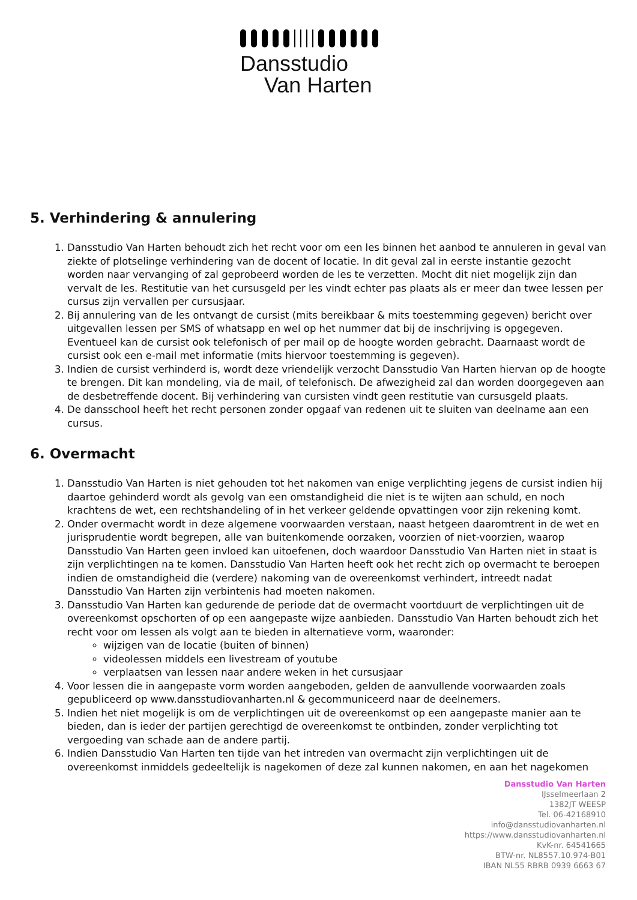Dansstudio
Van Harten
5. Verhindering & annulering
1. Dansstudio Van Harten behoudt zich het recht voor om een les binnen het aanbod te annuleren in geval van ziekte of plotselinge verhindering van de docent of locatie. In dit geval zal in eerste instantie gezocht worden naar vervanging of zal geprobeerd worden de les te verzetten. Mocht dit niet mogelijk zijn dan vervalt de les. Restitutie van het cursusgeld per les vindt echter pas plaats als er meer dan twee lessen per cursus zijn vervallen per cursusjaar.
2. Bij annulering van de les ontvangt de cursist (mits bereikbaar & mits toestemming gegeven) bericht over uitgevallen lessen per SMS of whatsapp en wel op het nummer dat bij de inschrijving is opgegeven. Eventueel kan de cursist ook telefonisch of per mail op de hoogte worden gebracht. Daarnaast wordt de cursist ook een e-mail met informatie (mits hiervoor toestemming is gegeven).
3. Indien de cursist verhinderd is, wordt deze vriendelijk verzocht Dansstudio Van Harten hiervan op de hoogte te brengen. Dit kan mondeling, via de mail, of telefonisch. De afwezigheid zal dan worden doorgegeven aan de desbetreffende docent. Bij verhindering van cursisten vindt geen restitutie van cursusgeld plaats.
4. De dansschool heeft het recht personen zonder opgaaf van redenen uit te sluiten van deelname aan een cursus.
6. Overmacht
1. Dansstudio Van Harten is niet gehouden tot het nakomen van enige verplichting jegens de cursist indien hij daartoe gehinderd wordt als gevolg van een omstandigheid die niet is te wijten aan schuld, en noch krachtens de wet, een rechtshandeling of in het verkeer geldende opvattingen voor zijn rekening komt.
2. Onder overmacht wordt in deze algemene voorwaarden verstaan, naast hetgeen daaromtrent in de wet en jurisprudentie wordt begrepen, alle van buitenkomende oorzaken, voorzien of niet-voorzien, waarop Dansstudio Van Harten geen invloed kan uitoefenen, doch waardoor Dansstudio Van Harten niet in staat is zijn verplichtingen na te komen. Dansstudio Van Harten heeft ook het recht zich op overmacht te beroepen indien de omstandigheid die (verdere) nakoming van de overeenkomst verhindert, intreedt nadat Dansstudio Van Harten zijn verbintenis had moeten nakomen.
3. Dansstudio Van Harten kan gedurende de periode dat de overmacht voortduurt de verplichtingen uit de overeenkomst opschorten of op een aangepaste wijze aanbieden. Dansstudio Van Harten behoudt zich het recht voor om lessen als volgt aan te bieden in alternatieve vorm, waaronder:
wijzigen van de locatie (buiten of binnen)
videolessen middels een livestream of youtube
verplaatsen van lessen naar andere weken in het cursusjaar
4. Voor lessen die in aangepaste vorm worden aangeboden, gelden de aanvullende voorwaarden zoals gepubliceerd op www.dansstudiovanharten.nl & gecommuniceerd naar de deelnemers.
5. Indien het niet mogelijk is om de verplichtingen uit de overeenkomst op een aangepaste manier aan te bieden, dan is ieder der partijen gerechtigd de overeenkomst te ontbinden, zonder verplichting tot vergoeding van schade aan de andere partij.
6. Indien Dansstudio Van Harten ten tijde van het intreden van overmacht zijn verplichtingen uit de overeenkomst inmiddels gedeeltelijk is nagekomen of deze zal kunnen nakomen, en aan het nagekomen
Dansstudio Van Harten
IJsselmeerlaan 2
1382JT WEESP
Tel. 06-42168910
info@dansstudiovanharten.nl
https://www.dansstudiovanharten.nl
KvK-nr. 64541665
BTW-nr. NL8557.10.974-B01
IBAN NL55 RBRB 0939 6663 67